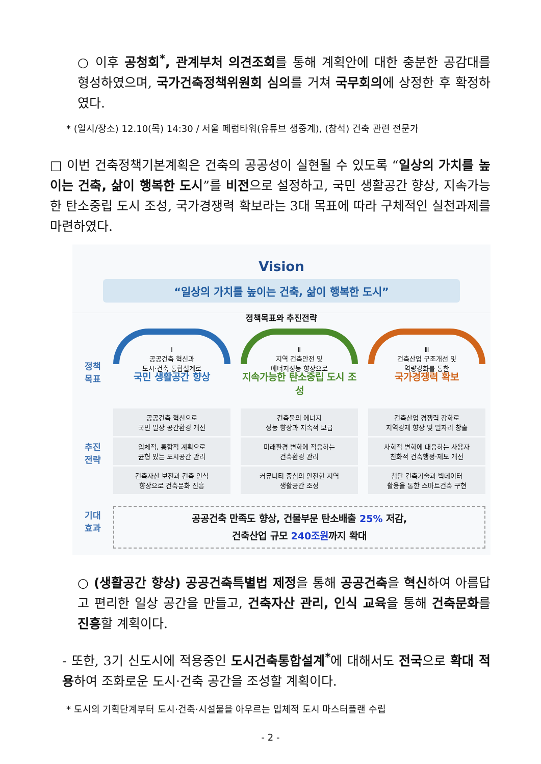○ 이후 공청회<sup>*</sup>, 관계부처 의견조회를 통해 계획안에 대한 충분한 공감대를 형성하였으며, 국가건축정책위원회 심의를 거쳐 국무회의에 상정한 후 확정하였다.
* (일시/장소) 12.10(목) 14:30 / 서울 페럼타워(유튜브 생중계), (참석) 건축 관련 전문가
□ 이번 건축정책기본계획은 건축의 공공성이 실현될 수 있도록 “일상의 가치를 높이는 건축, 삶이 행복한 도시”를 비전으로 설정하고, 국민 생활공간 향상, 지속가능한 탄소중립 도시 조성, 국가경쟁력 확보라는 3대 목표에 따라 구체적인 실천과제를 마련하였다.
Vision
“일상의 가치를 높이는 건축, 삶이 행복한 도시”
정책목표와 추진전략
정책
목표
Ⅰ
공공건축 혁신과
도시·건축 통합설계로
국민 생활공간 향상
Ⅱ
지역 건축안전 및
에너지성능 향상으로
지속가능한 탄소중립 도시 조성
Ⅲ
건축산업 구조개선 및
역량강화를 통한
국가경쟁력 확보
추진
전략
공공건축 혁신으로
국민 일상 공간환경 개선
입체적, 통합적 계획으로
균형 있는 도시공간 관리
건축자산 보전과 건축 인식
향상으로 건축문화 진흥
건축물의 에너지
성능 향상과 지속적 보급
미래환경 변화에 적응하는
건축환경 관리
커뮤니티 중심의 안전한 지역
생활공간 조성
건축산업 경쟁력 강화로
지역경제 향상 및 일자리 창출
사회적 변화에 대응하는 사용자
친화적 건축행정·제도 개선
첨단 건축기술과 빅데이터
활용을 통한 스마트건축 구현
기대
효과
공공건축 만족도 향상, 건물부문 탄소배출 25% 저감,
건축산업 규모 240조원까지 확대
○ (생활공간 향상) 공공건축특별법 제정을 통해 공공건축을 혁신하여 아름답고 편리한 일상 공간을 만들고, 건축자산 관리, 인식 교육을 통해 건축문화를 진흥할 계획이다.
- 또한, 3기 신도시에 적용중인 도시건축통합설계<sup>*</sup>에 대해서도 전국으로 확대 적용하여 조화로운 도시·건축 공간을 조성할 계획이다.
* 도시의 기획단계부터 도시·건축·시설물을 아우르는 입체적 도시 마스터플랜 수립
- 2 -